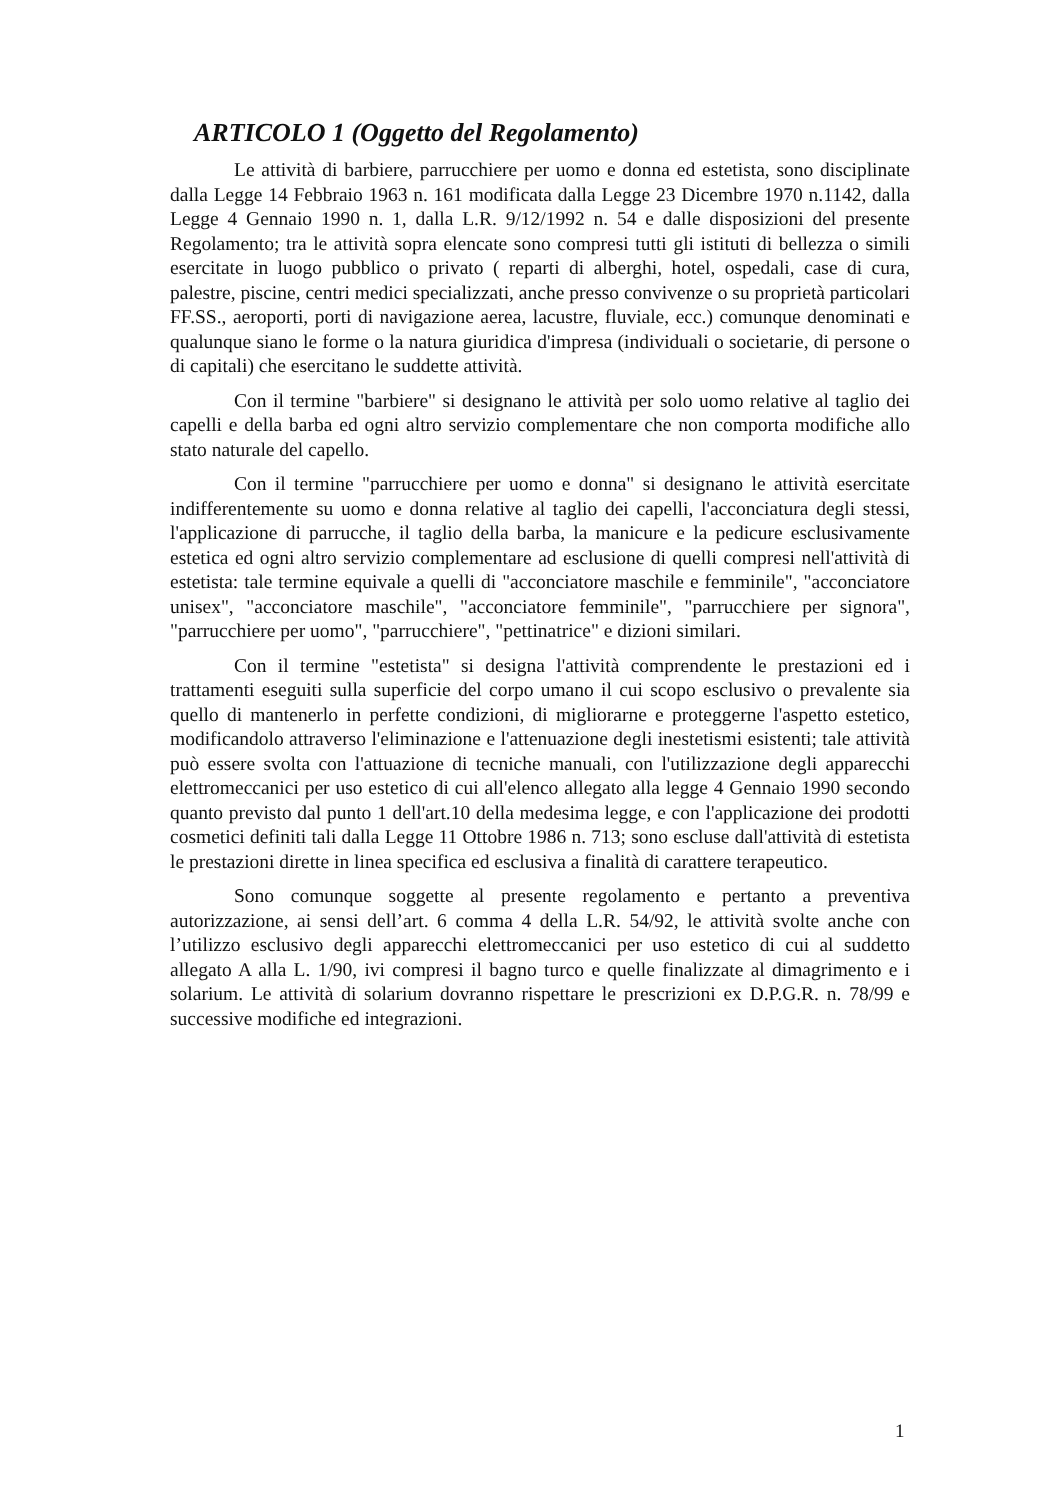ARTICOLO 1 (Oggetto del Regolamento)
Le attività di barbiere, parrucchiere per uomo e donna ed estetista, sono disciplinate dalla Legge 14 Febbraio 1963 n. 161 modificata dalla Legge 23 Dicembre 1970 n.1142, dalla Legge 4 Gennaio 1990 n. 1, dalla L.R. 9/12/1992 n. 54 e dalle disposizioni del presente Regolamento; tra le attività sopra elencate sono compresi tutti gli istituti di bellezza o simili esercitate in luogo pubblico o privato ( reparti di alberghi, hotel, ospedali, case di cura, palestre, piscine, centri medici specializzati, anche presso convivenze o su proprietà particolari FF.SS., aeroporti, porti di navigazione aerea, lacustre, fluviale, ecc.) comunque denominati e qualunque siano le forme o la natura giuridica d'impresa (individuali o societarie, di persone o di capitali) che esercitano le suddette attività.
Con il termine "barbiere" si designano le attività per solo uomo relative al taglio dei capelli e della barba ed ogni altro servizio complementare che non comporta modifiche allo stato naturale del capello.
Con il termine "parrucchiere per uomo e donna" si designano le attività esercitate indifferentemente su uomo e donna relative al taglio dei capelli, l'acconciatura degli stessi, l'applicazione di parrucche, il taglio della barba, la manicure e la pedicure esclusivamente estetica ed ogni altro servizio complementare ad esclusione di quelli compresi nell'attività di estetista: tale termine equivale a quelli di "acconciatore maschile e femminile", "acconciatore unisex", "acconciatore maschile", "acconciatore femminile", "parrucchiere per signora", "parrucchiere per uomo", "parrucchiere", "pettinatrice" e dizioni similari.
Con il termine "estetista" si designa l'attività comprendente le prestazioni ed i trattamenti eseguiti sulla superficie del corpo umano il cui scopo esclusivo o prevalente sia quello di mantenerlo in perfette condizioni, di migliorarne e proteggerne l'aspetto estetico, modificandolo attraverso l'eliminazione e l'attenuazione degli inestetismi esistenti; tale attività può essere svolta con l'attuazione di tecniche manuali, con l'utilizzazione degli apparecchi elettromeccanici per uso estetico di cui all'elenco allegato alla legge 4 Gennaio 1990 secondo quanto previsto dal punto 1 dell'art.10 della medesima legge, e con l'applicazione dei prodotti cosmetici definiti tali dalla Legge 11 Ottobre 1986 n. 713; sono escluse dall'attività di estetista le prestazioni dirette in linea specifica ed esclusiva a finalità di carattere terapeutico.
Sono comunque soggette al presente regolamento e pertanto a preventiva autorizzazione, ai sensi dell’art. 6 comma 4 della L.R. 54/92, le attività svolte anche con l’utilizzo esclusivo degli apparecchi elettromeccanici per uso estetico di cui al suddetto allegato A alla L. 1/90, ivi compresi il bagno turco e quelle finalizzate al dimagrimento e i solarium. Le attività di solarium dovranno rispettare le prescrizioni ex D.P.G.R. n. 78/99 e successive modifiche ed integrazioni.
1